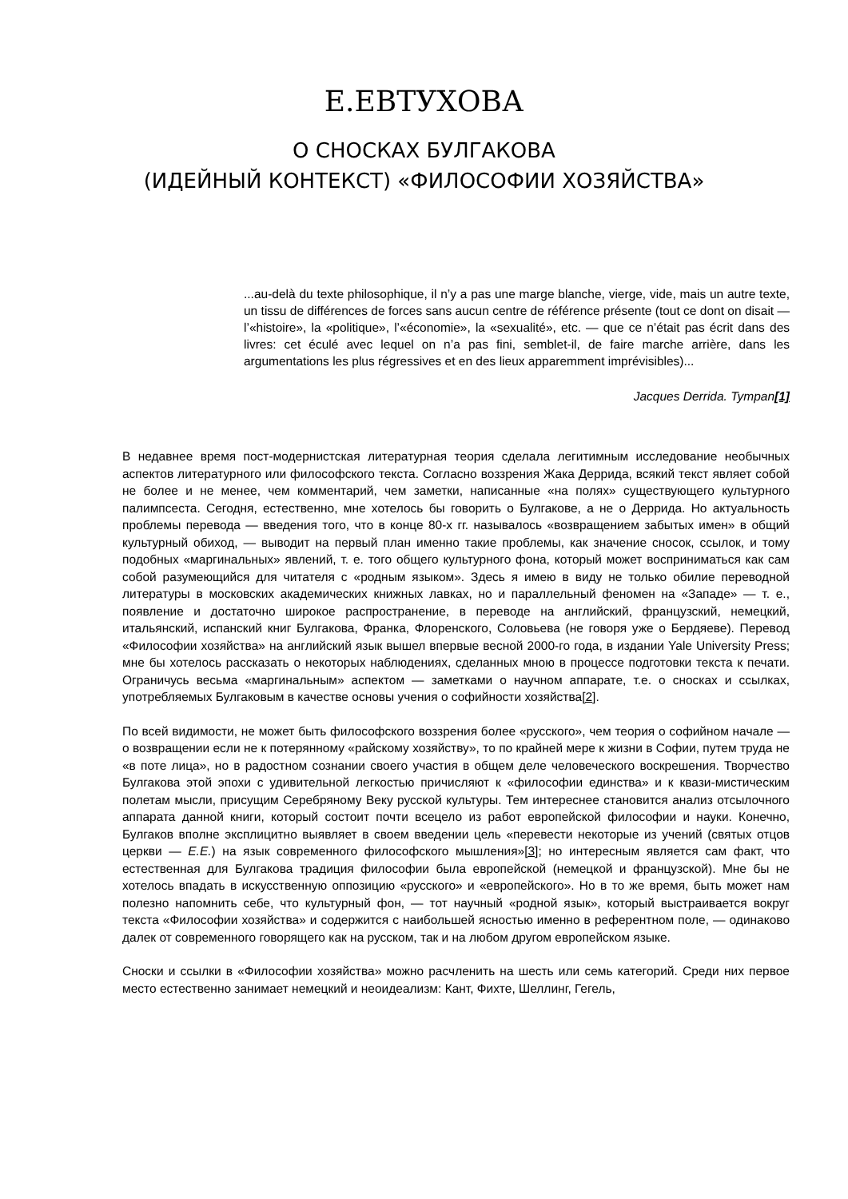Е.ЕВТУХОВА
О СНОСКАХ БУЛГАКОВА
(ИДЕЙНЫЙ КОНТЕКСТ) «ФИЛОСОФИИ ХОЗЯЙСТВА»
...au-delà du texte philosophique, il n’y a pas une marge blanche, vierge, vide, mais un autre texte, un tissu de différences de forces sans aucun centre de référence présente (tout ce dont on disait — l’«histoire», la «politique», l’«économie», la «sexualité», etc. — que ce n’était pas écrit dans des livres: cet éculé avec lequel on n’a pas fini, semblet-il, de faire marche arrière, dans les argumentations les plus régressives et en des lieux apparemment imprévisibles)...
Jacques Derrida. Tympan[1]
В недавнее время пост-модернистская литературная теория сделала легитимным исследование необычных аспектов литературного или философского текста. Согласно воззрения Жака Деррида, всякий текст являет собой не более и не менее, чем комментарий, чем заметки, написанные «на полях» существующего культурного палимпсеста. Сегодня, естественно, мне хотелось бы говорить о Булгакове, а не о Деррида. Но актуальность проблемы перевода — введения того, что в конце 80-х гг. называлось «возвращением забытых имен» в общий культурный обиход, — выводит на первый план именно такие проблемы, как значение сносок, ссылок, и тому подобных «маргинальных» явлений, т. е. того общего культурного фона, который может восприниматься как сам собой разумеющийся для читателя с «родным языком». Здесь я имею в виду не только обилие переводной литературы в московских академических книжных лавках, но и параллельный феномен на «Западе» — т. е., появление и достаточно широкое распространение, в переводе на английский, французский, немецкий, итальянский, испанский книг Булгакова, Франка, Флоренского, Соловьева (не говоря уже о Бердяеве). Перевод «Философии хозяйства» на английский язык вышел впервые весной 2000-го года, в издании Yale University Press; мне бы хотелось рассказать о некоторых наблюдениях, сделанных мною в процессе подготовки текста к печати. Ограничусь весьма «маргинальным» аспектом — заметками о научном аппарате, т.е. о сносках и ссылках, употребляемых Булгаковым в качестве основы учения о софийности хозяйства[2].
По всей видимости, не может быть философского воззрения более «русского», чем теория о софийном начале — о возвращении если не к потерянному «райскому хозяйству», то по крайней мере к жизни в Софии, путем труда не «в поте лица», но в радостном сознании своего участия в общем деле человеческого воскрешения. Творчество Булгакова этой эпохи с удивительной легкостью причисляют к «философии единства» и к квази-мистическим полетам мысли, присущим Серебряному Веку русской культуры. Тем интереснее становится анализ отсылочного аппарата данной книги, который состоит почти всецело из работ европейской философии и науки. Конечно, Булгаков вполне эксплицитно выявляет в своем введении цель «перевести некоторые из учений (святых отцов церкви — Е.Е.) на язык современного философского мышления»[3]; но интересным является сам факт, что естественная для Булгакова традиция философии была европейской (немецкой и французской). Мне бы не хотелось впадать в искусственную оппозицию «русского» и «европейского». Но в то же время, быть может нам полезно напомнить себе, что культурный фон, — тот научный «родной язык», который выстраивается вокруг текста «Философии хозяйства» и содержится с наибольшей ясностью именно в референтном поле, — одинаково далек от современного говорящего как на русском, так и на любом другом европейском языке.
Сноски и ссылки в «Философии хозяйства» можно расчленить на шесть или семь категорий. Среди них первое место естественно занимает немецкий и неоидеализм: Кант, Фихте, Шеллинг, Гегель,